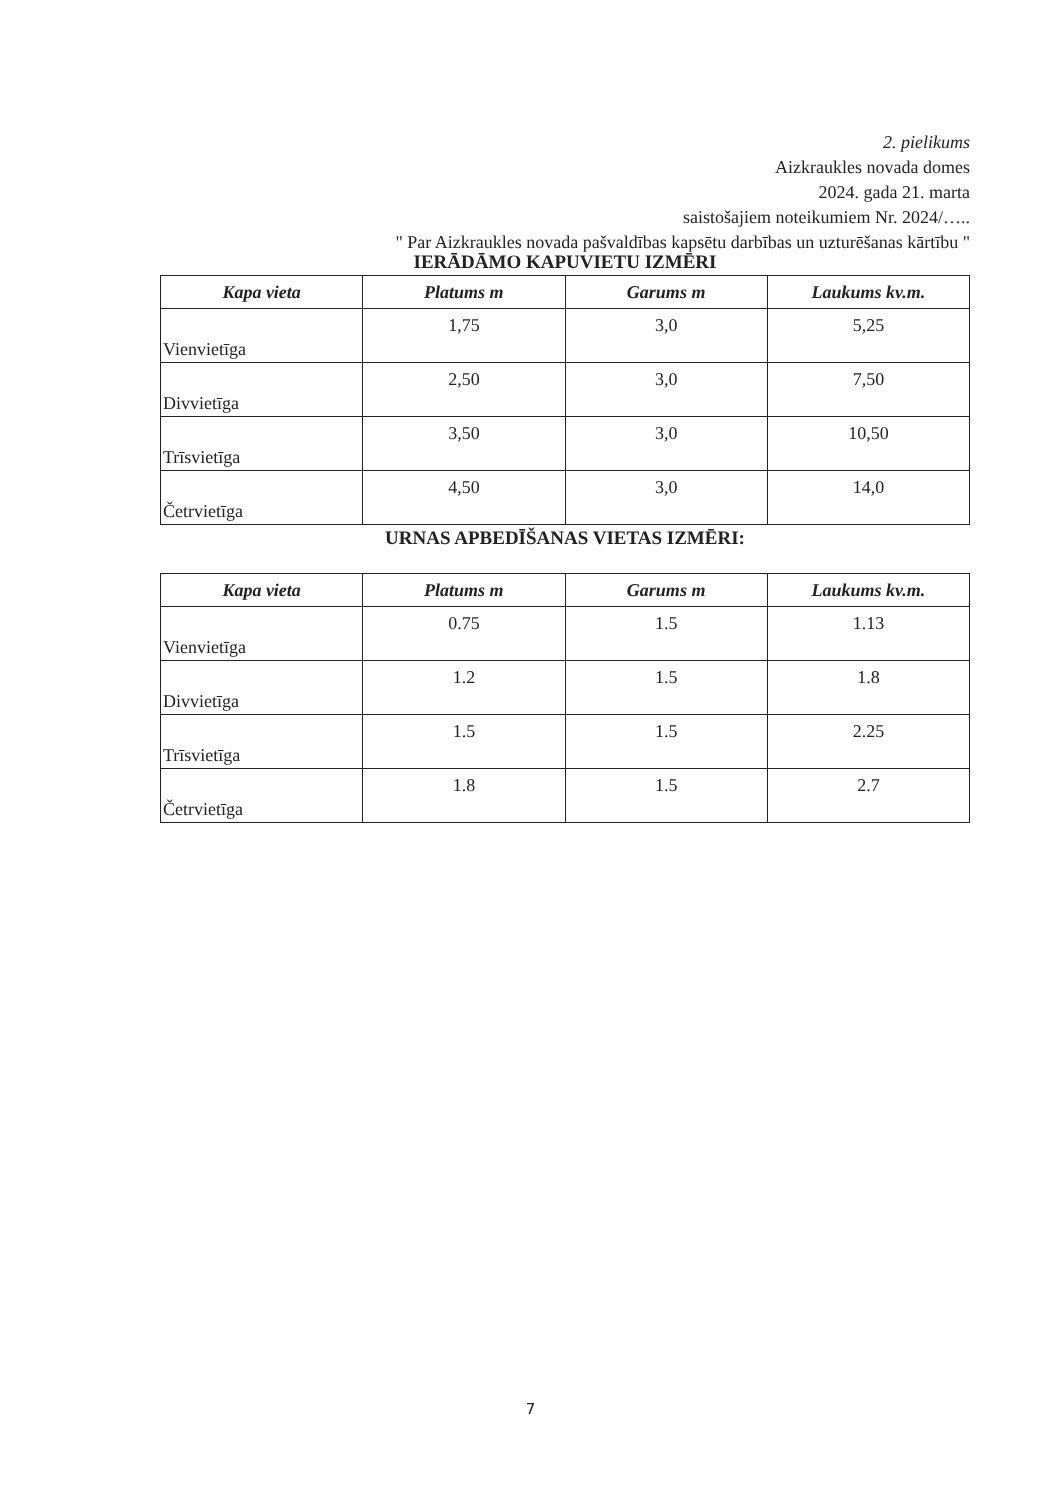2. pielikums
Aizkraukles novada domes
2024. gada 21. marta
saistošajiem noteikumiem Nr. 2024/…..
" Par Aizkraukles novada pašvaldības kapsētu darbības un uzturēšanas kārtību "
IERĀDĀMO KAPUVIETU IZMĒRI
| Kapa vieta | Platums m | Garums m | Laukums kv.m. |
| --- | --- | --- | --- |
| Vienvietīga | 1,75 | 3,0 | 5,25 |
| Divvietīga | 2,50 | 3,0 | 7,50 |
| Trīsvietīga | 3,50 | 3,0 | 10,50 |
| Četrvietīga | 4,50 | 3,0 | 14,0 |
URNAS APBEDĪŠANAS VIETAS IZMĒRI:
| Kapa vieta | Platums m | Garums m | Laukums kv.m. |
| --- | --- | --- | --- |
| Vienvietīga | 0.75 | 1.5 | 1.13 |
| Divvietīga | 1.2 | 1.5 | 1.8 |
| Trīsvietīga | 1.5 | 1.5 | 2.25 |
| Četrvietīga | 1.8 | 1.5 | 2.7 |
7